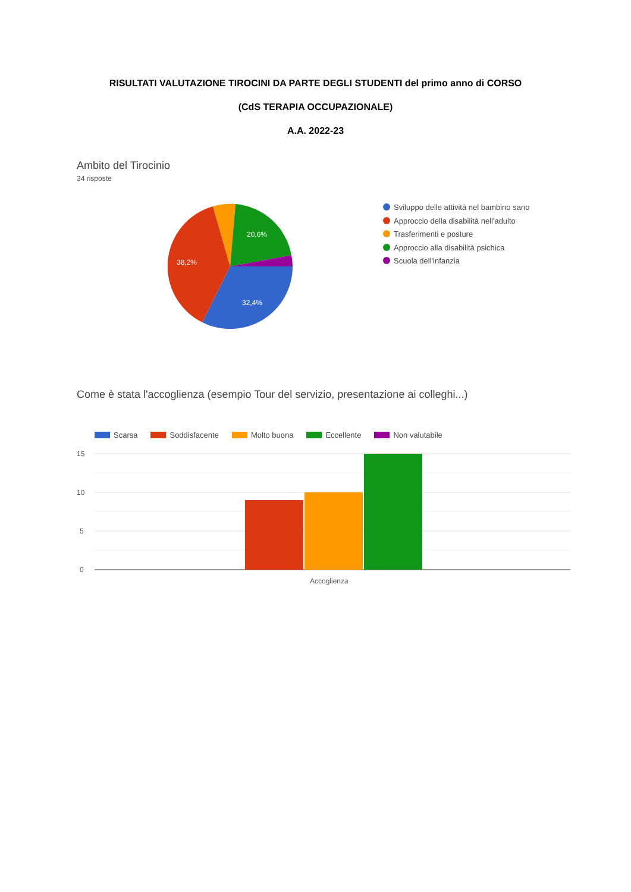RISULTATI VALUTAZIONE TIROCINI DA PARTE DEGLI STUDENTI del primo anno di CORSO
(CdS TERAPIA OCCUPAZIONALE)
A.A. 2022-23
Ambito del Tirocinio
34 risposte
32,4%
38,2%
20,6%
Sviluppo delle attività nel bambino sano
Approccio della disabilità nell'adulto
Trasferimenti e posture
Approccio alla disabilità psichica
Scuola dell'infanzia
Come è stata l'accoglienza (esempio Tour del servizio, presentazione ai colleghi...)
Scarsa Soddisfacente Molto buona Eccellente Non valutabile
15
10
5
0
Accoglienza